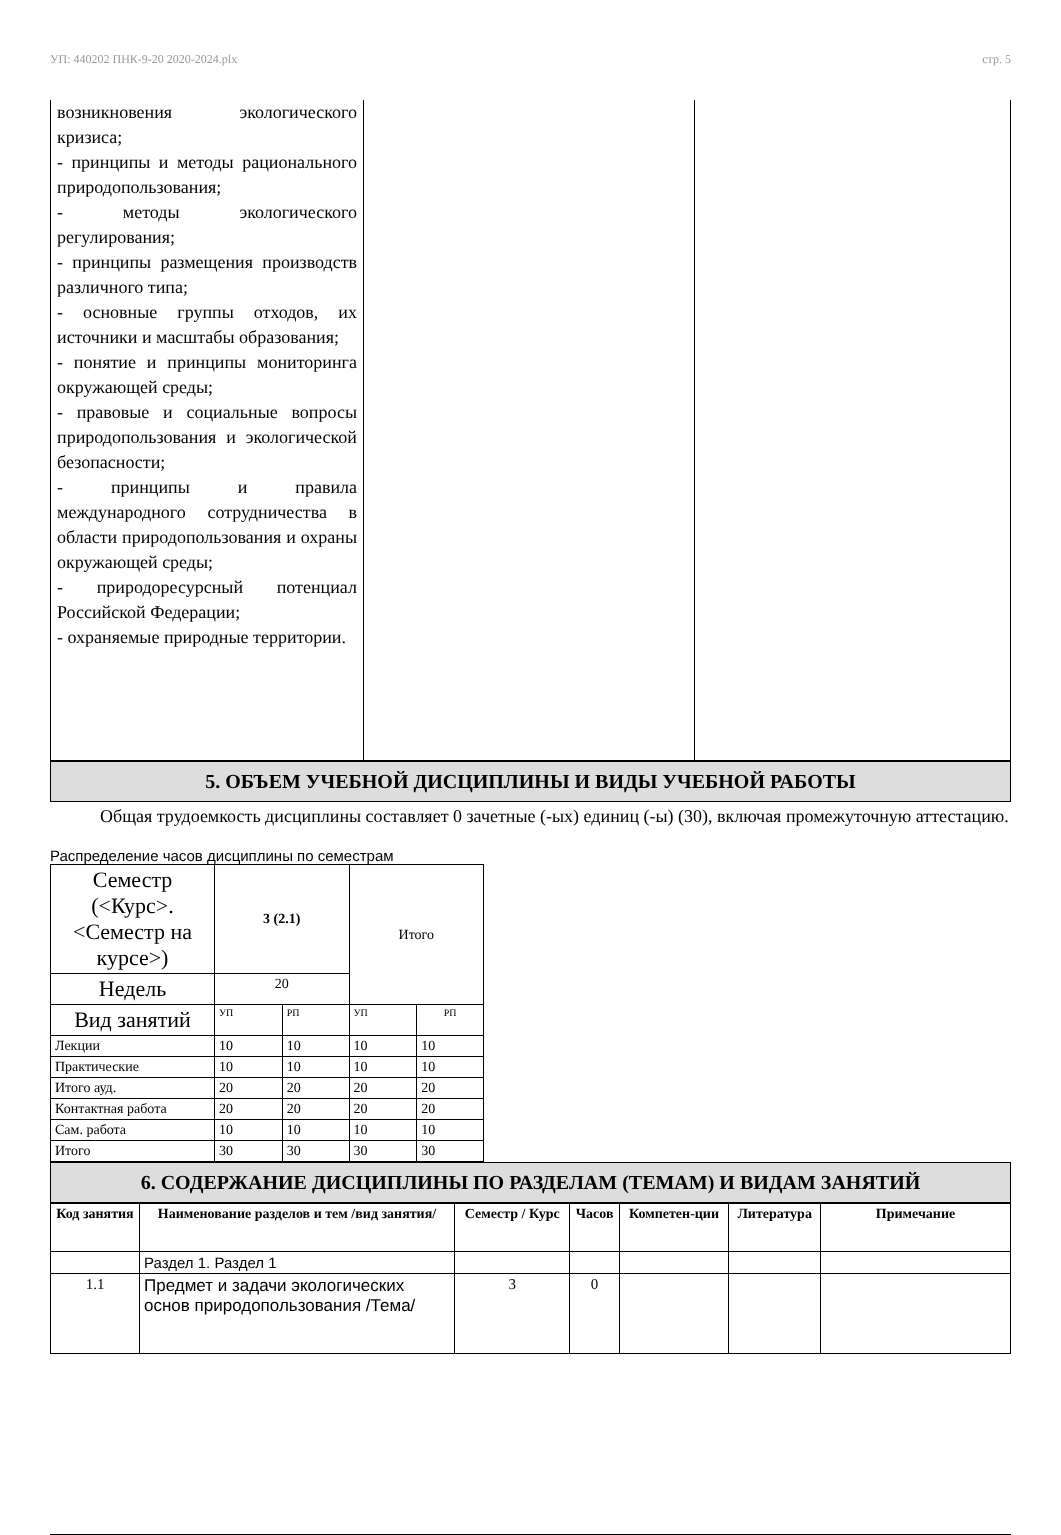УП: 440202 ПНК-9-20 2020-2024.plx стр. 5
| возникновения экологического кризиса; - принципы и методы рационального природопользования; - методы экологического регулирования; - принципы размещения производств различного типа; - основные группы отходов, их источники и масштабы образования; - понятие и принципы мониторинга окружающей среды; - правовые и социальные вопросы природопользования и экологической безопасности; - принципы и правила международного сотрудничества в области природопользования и охраны окружающей среды; - природоресурсный потенциал Российской Федерации; - охраняемые природные территории. | | |
5. ОБЪЕМ УЧЕБНОЙ ДИСЦИПЛИНЫ И ВИДЫ УЧЕБНОЙ РАБОТЫ
Общая трудоемкость дисциплины составляет 0 зачетные (-ых) единиц (-ы) (30), включая промежуточную аттестацию.
Распределение часов дисциплины по семестрам
| Семестр (<Курс>.<Семестр на курсе>) | 3 (2.1) | | Итого | |
| Недель | 20 | | | |
| Вид занятий | УП | РП | УП | РП |
| Лекции | 10 | 10 | 10 | 10 |
| Практические | 10 | 10 | 10 | 10 |
| Итого ауд. | 20 | 20 | 20 | 20 |
| Контактная работа | 20 | 20 | 20 | 20 |
| Сам. работа | 10 | 10 | 10 | 10 |
| Итого | 30 | 30 | 30 | 30 |
6. СОДЕРЖАНИЕ ДИСЦИПЛИНЫ ПО РАЗДЕЛАМ (ТЕМАМ) И ВИДАМ ЗАНЯТИЙ
| Код занятия | Наименование разделов и тем /вид занятия/ | Семестр / Курс | Часов | Компетен-ции | Литература | Примечание |
| --- | --- | --- | --- | --- | --- | --- |
| | Раздел 1. Раздел 1 | | | | | |
| 1.1 | Предмет и задачи экологических основ природопользования /Тема/ | 3 | 0 | | | |